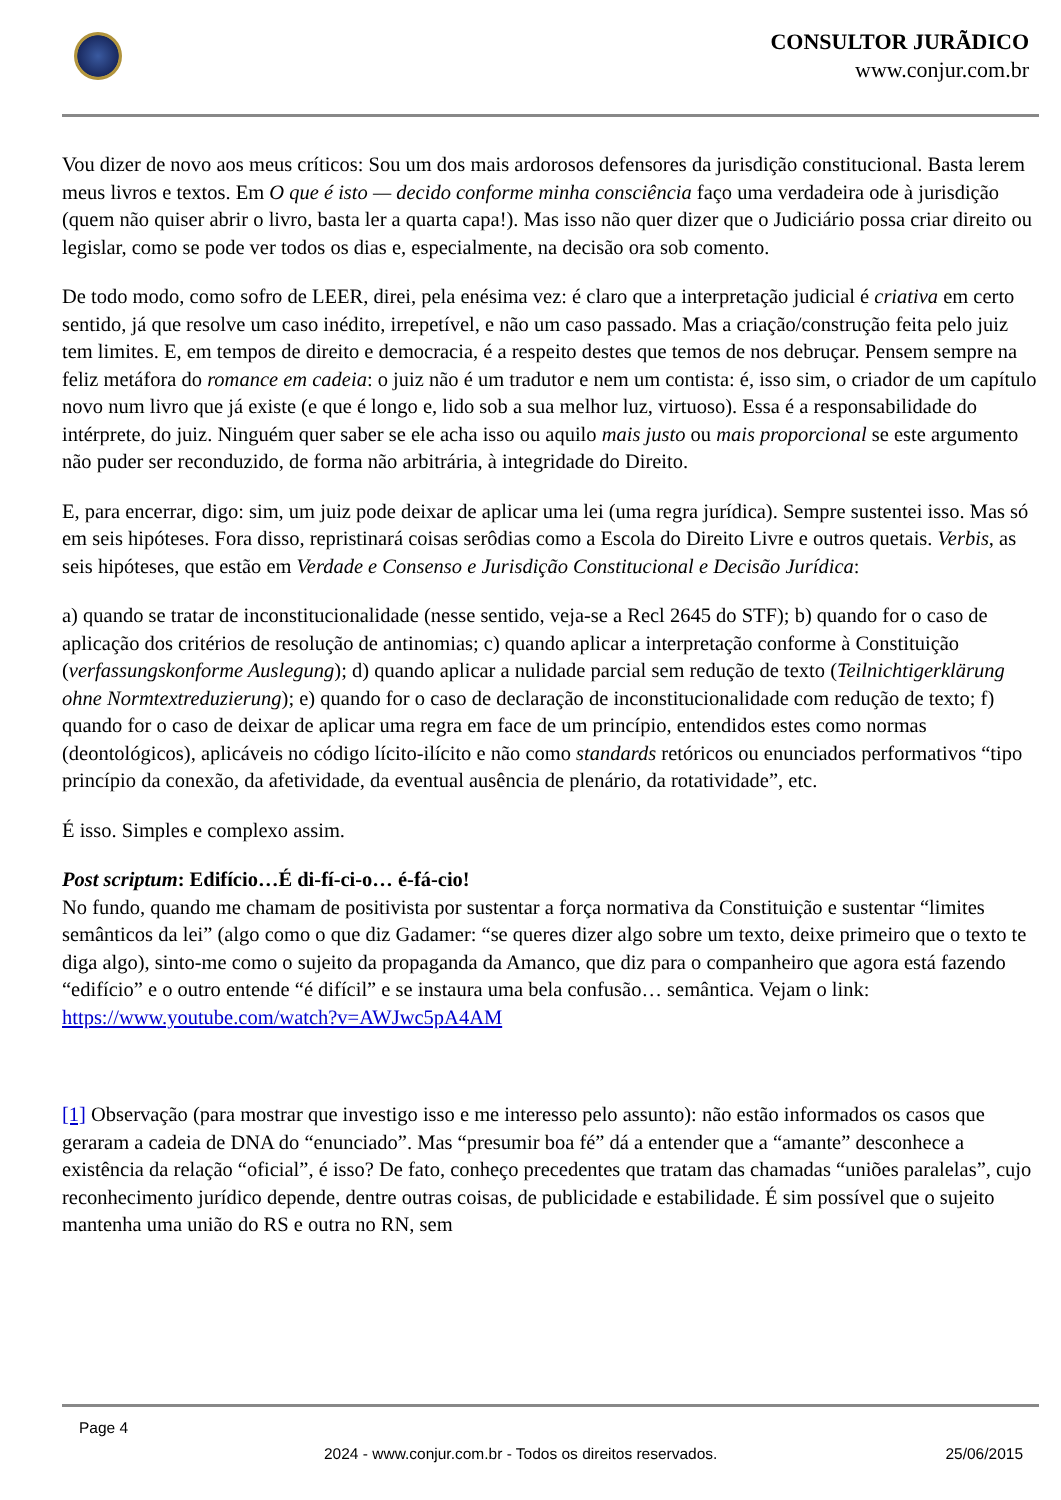CONSULTOR JURÃDICO
www.conjur.com.br
Vou dizer de novo aos meus críticos: Sou um dos mais ardorosos defensores da jurisdição constitucional. Basta lerem meus livros e textos. Em O que é isto — decido conforme minha consciência faço uma verdadeira ode à jurisdição (quem não quiser abrir o livro, basta ler a quarta capa!). Mas isso não quer dizer que o Judiciário possa criar direito ou legislar, como se pode ver todos os dias e, especialmente, na decisão ora sob comento.
De todo modo, como sofro de LEER, direi, pela enésima vez: é claro que a interpretação judicial é criativa em certo sentido, já que resolve um caso inédito, irrepetível, e não um caso passado. Mas a criação/construção feita pelo juiz tem limites. E, em tempos de direito e democracia, é a respeito destes que temos de nos debruçar. Pensem sempre na feliz metáfora do romance em cadeia: o juiz não é um tradutor e nem um contista: é, isso sim, o criador de um capítulo novo num livro que já existe (e que é longo e, lido sob a sua melhor luz, virtuoso). Essa é a responsabilidade do intérprete, do juiz. Ninguém quer saber se ele acha isso ou aquilo mais justo ou mais proporcional se este argumento não puder ser reconduzido, de forma não arbitrária, à integridade do Direito.
E, para encerrar, digo: sim, um juiz pode deixar de aplicar uma lei (uma regra jurídica). Sempre sustentei isso. Mas só em seis hipóteses. Fora disso, repristinará coisas serôdias como a Escola do Direito Livre e outros quetais. Verbis, as seis hipóteses, que estão em Verdade e Consenso e Jurisdição Constitucional e Decisão Jurídica:
a) quando se tratar de inconstitucionalidade (nesse sentido, veja-se a Recl 2645 do STF); b) quando for o caso de aplicação dos critérios de resolução de antinomias; c) quando aplicar a interpretação conforme à Constituição (verfassungskonforme Auslegung); d) quando aplicar a nulidade parcial sem redução de texto (Teilnichtigerklärung ohne Normtextreduzierung); e) quando for o caso de declaração de inconstitucionalidade com redução de texto; f) quando for o caso de deixar de aplicar uma regra em face de um princípio, entendidos estes como normas (deontológicos), aplicáveis no código lícito-ilícito e não como standards retóricos ou enunciados performativos “tipo princípio da conexão, da afetividade, da eventual ausência de plenário, da rotatividade”, etc.
É isso. Simples e complexo assim.
Post scriptum: Edifício…É di-fí-ci-o… é-fá-cio!
No fundo, quando me chamam de positivista por sustentar a força normativa da Constituição e sustentar “limites semânticos da lei” (algo como o que diz Gadamer: “se queres dizer algo sobre um texto, deixe primeiro que o texto te diga algo), sinto-me como o sujeito da propaganda da Amanco, que diz para o companheiro que agora está fazendo “edifício” e o outro entende “é difícil” e se instaura uma bela confusão… semântica. Vejam o link: https://www.youtube.com/watch?v=AWJwc5pA4AM
[1] Observação (para mostrar que investigo isso e me interesso pelo assunto): não estão informados os casos que geraram a cadeia de DNA do “enunciado”. Mas “presumir boa fé” dá a entender que a “amante” desconhece a existência da relação “oficial”, é isso? De fato, conheço precedentes que tratam das chamadas “uniões paralelas”, cujo reconhecimento jurídico depende, dentre outras coisas, de publicidade e estabilidade. É sim possível que o sujeito mantenha uma união do RS e outra no RN, sem
Page 4
2024 - www.conjur.com.br - Todos os direitos reservados. 25/06/2015